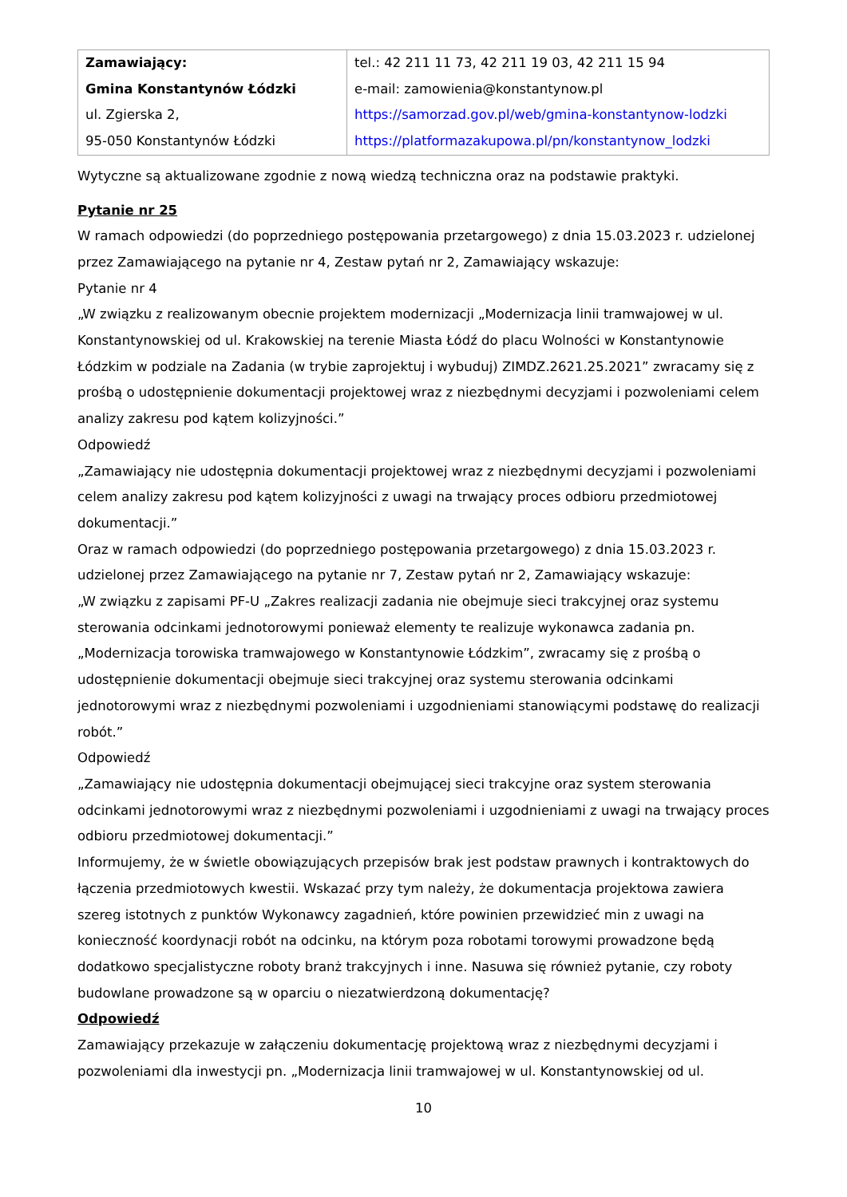| Zamawiający: Gmina Konstantynów Łódzki ul. Zgierska 2, 95-050 Konstantynów Łódzki | tel.: 42 211 11 73, 42 211 19 03, 42 211 15 94 e-mail: zamowienia@konstantynow.pl https://samorzad.gov.pl/web/gmina-konstantynow-lodzki https://platformazakupowa.pl/pn/konstantynow_lodzki |
Wytyczne są aktualizowane zgodnie z nową wiedzą techniczna oraz na podstawie praktyki.
Pytanie nr 25
W ramach odpowiedzi (do poprzedniego postępowania przetargowego) z dnia 15.03.2023 r. udzielonej przez Zamawiającego na pytanie nr 4, Zestaw pytań nr 2, Zamawiający wskazuje:
Pytanie nr 4
„W związku z realizowanym obecnie projektem modernizacji „Modernizacja linii tramwajowej w ul. Konstantynowskiej od ul. Krakowskiej na terenie Miasta Łódź do placu Wolności w Konstantynowie Łódzkim w podziale na Zadania (w trybie zaprojektuj i wybuduj) ZIMDZ.2621.25.2021” zwracamy się z prośbą o udostępnienie dokumentacji projektowej wraz z niezbędnymi decyzjami i pozwoleniami celem analizy zakresu pod kątem kolizyjności.”
Odpowiedź
„Zamawiający nie udostępnia dokumentacji projektowej wraz z niezbędnymi decyzjami i pozwoleniami celem analizy zakresu pod kątem kolizyjności z uwagi na trwający proces odbioru przedmiotowej dokumentacji.”
Oraz w ramach odpowiedzi (do poprzedniego postępowania przetargowego) z dnia 15.03.2023 r. udzielonej przez Zamawiającego na pytanie nr 7, Zestaw pytań nr 2, Zamawiający wskazuje:
„W związku z zapisami PF-U „Zakres realizacji zadania nie obejmuje sieci trakcyjnej oraz systemu sterowania odcinkami jednotorowymi ponieważ elementy te realizuje wykonawca zadania pn. „Modernizacja torowiska tramwajowego w Konstantynowie Łódzkim”, zwracamy się z prośbą o udostępnienie dokumentacji obejmuje sieci trakcyjnej oraz systemu sterowania odcinkami jednotorowymi wraz z niezbędnymi pozwoleniami i uzgodnieniami stanowiącymi podstawę do realizacji robót.”
Odpowiedź
„Zamawiający nie udostępnia dokumentacji obejmującej sieci trakcyjne oraz system sterowania odcinkami jednotorowymi wraz z niezbędnymi pozwoleniami i uzgodnieniami z uwagi na trwający proces odbioru przedmiotowej dokumentacji.”
Informujemy, że w świetle obowiązujących przepisów brak jest podstaw prawnych i kontraktowych do łączenia przedmiotowych kwestii. Wskazać przy tym należy, że dokumentacja projektowa zawiera szereg istotnych z punktów Wykonawcy zagadnień, które powinien przewidzieć min z uwagi na konieczność koordynacji robót na odcinku, na którym poza robotami torowymi prowadzone będą dodatkowo specjalistyczne roboty branż trakcyjnych i inne. Nasuwa się również pytanie, czy roboty budowlane prowadzone są w oparciu o niezatwierdzoną dokumentację?
Odpowiedź
Zamawiający przekazuje w załączeniu dokumentację projektową wraz z niezbędnymi decyzjami i pozwoleniami dla inwestycji pn. „Modernizacja linii tramwajowej w ul. Konstantynowskiej od ul.
10